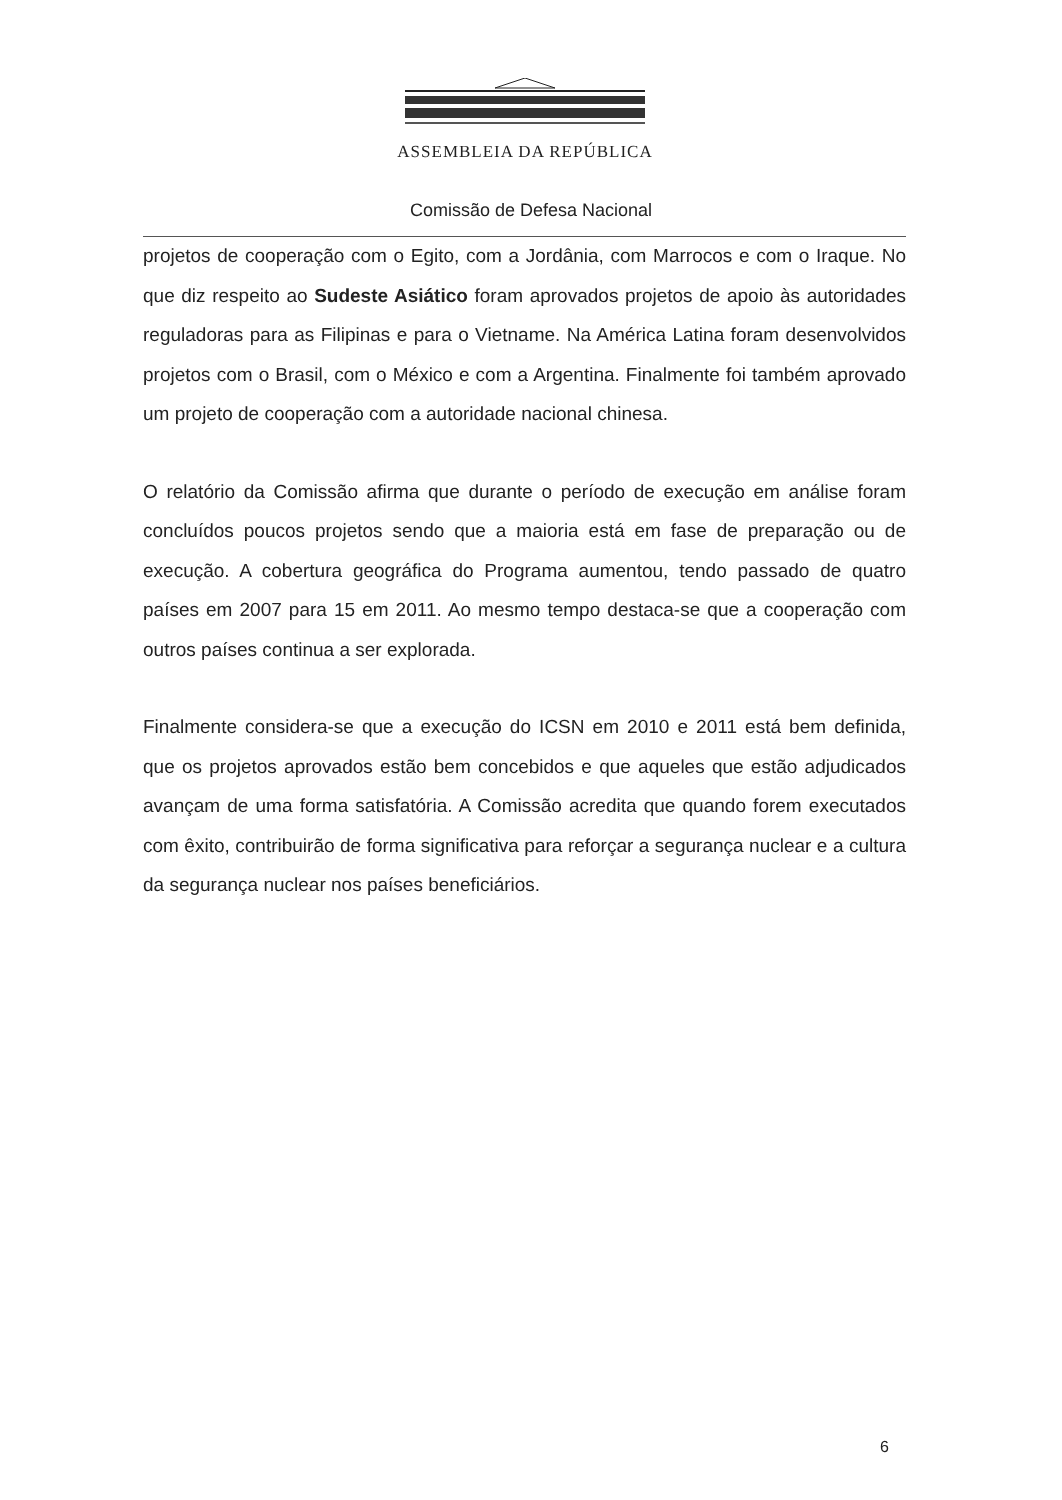ASSEMBLEIA DA REPÚBLICA
Comissão de Defesa Nacional
projetos de cooperação com o Egito, com a Jordânia, com Marrocos e com o Iraque. No que diz respeito ao Sudeste Asiático foram aprovados projetos de apoio às autoridades reguladoras para as Filipinas e para o Vietname. Na América Latina foram desenvolvidos projetos com o Brasil, com o México e com a Argentina. Finalmente foi também aprovado um projeto de cooperação com a autoridade nacional chinesa.
O relatório da Comissão afirma que durante o período de execução em análise foram concluídos poucos projetos sendo que a maioria está em fase de preparação ou de execução. A cobertura geográfica do Programa aumentou, tendo passado de quatro países em 2007 para 15 em 2011. Ao mesmo tempo destaca-se que a cooperação com outros países continua a ser explorada.
Finalmente considera-se que a execução do ICSN em 2010 e 2011 está bem definida, que os projetos aprovados estão bem concebidos e que aqueles que estão adjudicados avançam de uma forma satisfatória. A Comissão acredita que quando forem executados com êxito, contribuirão de forma significativa para reforçar a segurança nuclear e a cultura da segurança nuclear nos países beneficiários.
6